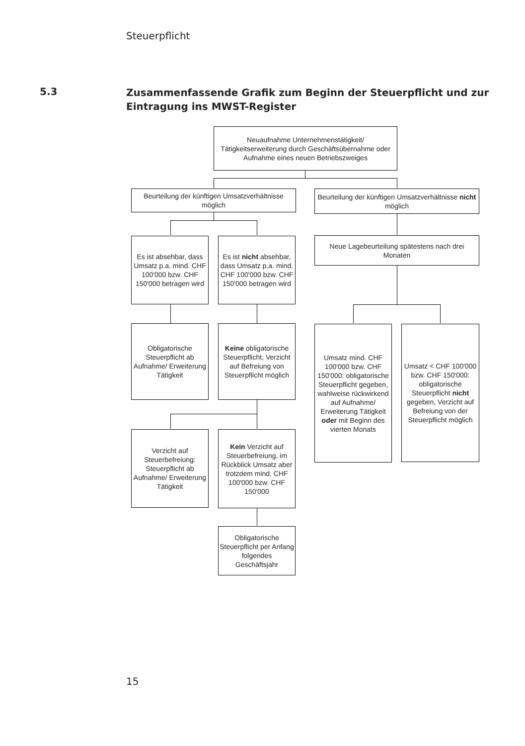Steuerpflicht
5.3
Zusammenfassende Grafik zum Beginn der Steuerpflicht und zur Eintragung ins MWST-Register
Neuaufnahme Unternehmenstätigkeit/ Tätigkeitserweiterung durch Geschäftsübernahme oder Aufnahme eines neuen Betriebszweiges
Beurteilung der künftigen Umsatzverhältnisse möglich
Beurteilung der künftigen Umsatzverhältnisse nicht möglich
Es ist absehbar, dass Umsatz p.a. mind. CHF 100'000 bzw. CHF 150'000 betragen wird
Es ist nicht absehbar, dass Umsatz p.a. mind. CHF 100'000 bzw. CHF 150'000 betragen wird
Neue Lagebeurteilung spätestens nach drei Monaten
Obligatorische Steuerpflicht ab Aufnahme/ Erweiterung Tätigkeit
Keine obligatorische Steuerpflicht, Verzicht auf Befreiung von Steuerpflicht möglich
Umsatz mind. CHF 100'000 bzw. CHF 150'000: obligatorische Steuerpflicht gegeben, wahlweise rückwirkend auf Aufnahme/ Erweiterung Tätigkeit oder mit Beginn des vierten Monats
Umsatz < CHF 100'000 bzw. CHF 150'000: obligatorische Steuerpflicht nicht gegeben, Verzicht auf Befreiung von der Steuerpflicht möglich
Verzicht auf Steuerbefreiung: Steuerpflicht ab Aufnahme/ Erweiterung Tätigkeit
Kein Verzicht auf Steuerbefreiung, im Rückblick Umsatz aber trotzdem mind. CHF 100'000 bzw. CHF 150'000
Obligatorische Steuerpflicht per Anfang folgendes Geschäftsjahr
15